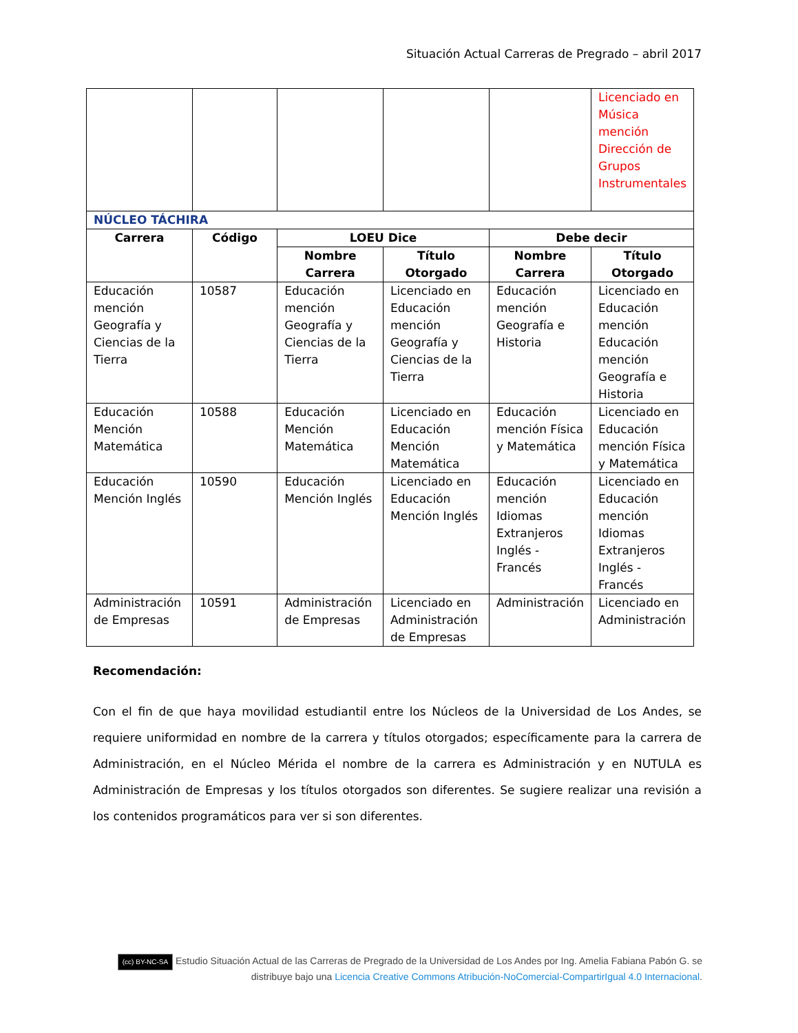Situación Actual Carreras de Pregrado – abril 2017
| | | | | | Licenciado en Música mención Dirección de Grupos Instrumentales |
| NÚCLEO TÁCHIRA | | | | | |
| Carrera | Código | LOEU Dice | | Debe decir | |
| | | Nombre Carrera | Título Otorgado | Nombre Carrera | Título Otorgado |
| Educación mención Geografía y Ciencias de la Tierra | 10587 | Educación mención Geografía y Ciencias de la Tierra | Licenciado en Educación mención Geografía y Ciencias de la Tierra | Educación mención Geografía e Historia | Licenciado en Educación mención Educación mención Geografía e Historia |
| Educación Mención Matemática | 10588 | Educación Mención Matemática | Licenciado en Educación Mención Matemática | Educación mención Física y Matemática | Licenciado en Educación mención Física y Matemática |
| Educación Mención Inglés | 10590 | Educación Mención Inglés | Licenciado en Educación Mención Inglés | Educación mención Idiomas Extranjeros Inglés - Francés | Licenciado en Educación mención Idiomas Extranjeros Inglés - Francés |
| Administración de Empresas | 10591 | Administración de Empresas | Licenciado en Administración de Empresas | Administración | Licenciado en Administración |
Recomendación:
Con el fin de que haya movilidad estudiantil entre los Núcleos de la Universidad de Los Andes, se requiere uniformidad en nombre de la carrera y títulos otorgados; específicamente para la carrera de Administración, en el Núcleo Mérida el nombre de la carrera es Administración y en NUTULA es Administración de Empresas y los títulos otorgados son diferentes. Se sugiere realizar una revisión a los contenidos programáticos para ver si son diferentes.
(cc) BY-NC-SA Estudio Situación Actual de las Carreras de Pregrado de la Universidad de Los Andes por Ing. Amelia Fabiana Pabón G. se distribuye bajo una Licencia Creative Commons Atribución-NoComercial-CompartirIgual 4.0 Internacional.